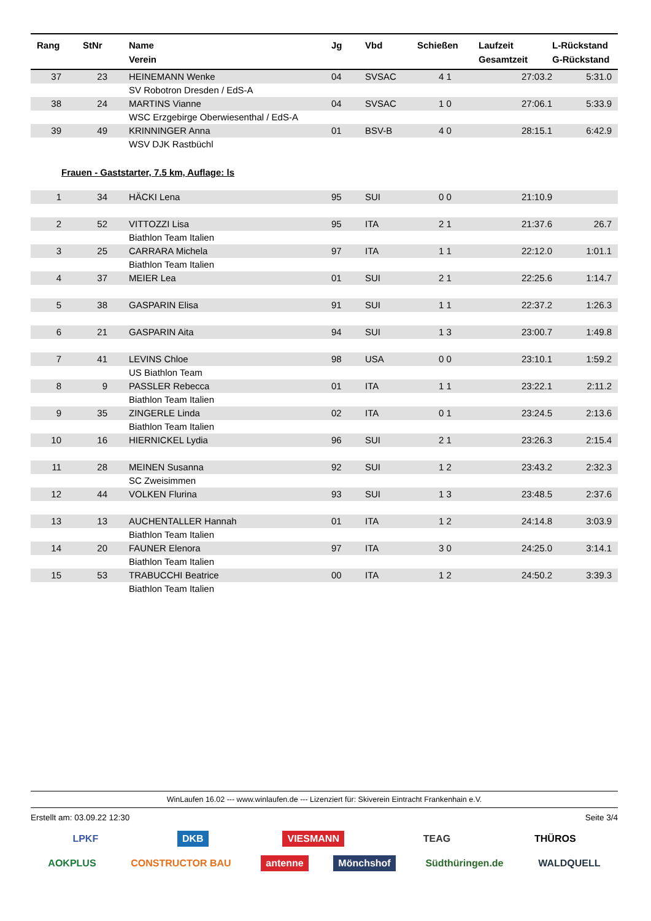| Rang | StNr | Name Verein | Jg | Vbd | Schießen | Laufzeit Gesamtzeit | L-Rückstand G-Rückstand |
| --- | --- | --- | --- | --- | --- | --- | --- |
| 37 | 23 | HEINEMANN Wenke | 04 | SVSAC | 4 1 | 27:03.2 | 5:31.0 |
| | | SV Robotron Dresden / EdS-A | | | | | |
| 38 | 24 | MARTINS Vianne | 04 | SVSAC | 1 0 | 27:06.1 | 5:33.9 |
| | | WSC Erzgebirge Oberwiesenthal / EdS-A | | | | | |
| 39 | 49 | KRINNINGER Anna | 01 | BSV-B | 4 0 | 28:15.1 | 6:42.9 |
| | | WSV DJK Rastbüchl | | | | | |
| Frauen - Gaststarter, 7.5 km, Auflage: ls | | | | | | | |
| 1 | 34 | HÄCKI Lena | 95 | SUI | 0 0 | 21:10.9 | |
| 2 | 52 | VITTOZZI Lisa | 95 | ITA | 2 1 | 21:37.6 | 26.7 |
| | | Biathlon Team Italien | | | | | |
| 3 | 25 | CARRARA Michela | 97 | ITA | 1 1 | 22:12.0 | 1:01.1 |
| | | Biathlon Team Italien | | | | | |
| 4 | 37 | MEIER Lea | 01 | SUI | 2 1 | 22:25.6 | 1:14.7 |
| 5 | 38 | GASPARIN Elisa | 91 | SUI | 1 1 | 22:37.2 | 1:26.3 |
| 6 | 21 | GASPARIN Aita | 94 | SUI | 1 3 | 23:00.7 | 1:49.8 |
| 7 | 41 | LEVINS Chloe | 98 | USA | 0 0 | 23:10.1 | 1:59.2 |
| | | US Biathlon Team | | | | | |
| 8 | 9 | PASSLER Rebecca | 01 | ITA | 1 1 | 23:22.1 | 2:11.2 |
| | | Biathlon Team Italien | | | | | |
| 9 | 35 | ZINGERLE Linda | 02 | ITA | 0 1 | 23:24.5 | 2:13.6 |
| | | Biathlon Team Italien | | | | | |
| 10 | 16 | HIERNICKEL Lydia | 96 | SUI | 2 1 | 23:26.3 | 2:15.4 |
| 11 | 28 | MEINEN Susanna | 92 | SUI | 1 2 | 23:43.2 | 2:32.3 |
| | | SC Zweisimmen | | | | | |
| 12 | 44 | VOLKEN Flurina | 93 | SUI | 1 3 | 23:48.5 | 2:37.6 |
| 13 | 13 | AUCHENTALLER Hannah | 01 | ITA | 1 2 | 24:14.8 | 3:03.9 |
| | | Biathlon Team Italien | | | | | |
| 14 | 20 | FAUNER Elenora | 97 | ITA | 3 0 | 24:25.0 | 3:14.1 |
| | | Biathlon Team Italien | | | | | |
| 15 | 53 | TRABUCCHI Beatrice | 00 | ITA | 1 2 | 24:50.2 | 3:39.3 |
| | | Biathlon Team Italien | | | | | |
WinLaufen 16.02 --- www.winlaufen.de --- Lizenziert für: Skiverein Eintracht Frankenhain e.V.
Erstellt am: 03.09.22 12:30 Seite 3/4
LPKF DKB VIESMANN TEAG THÜROS
AOKPLUS CONSTRUCTOR BAU antenne Mönchshof Südthüringen.de WALDQUELL